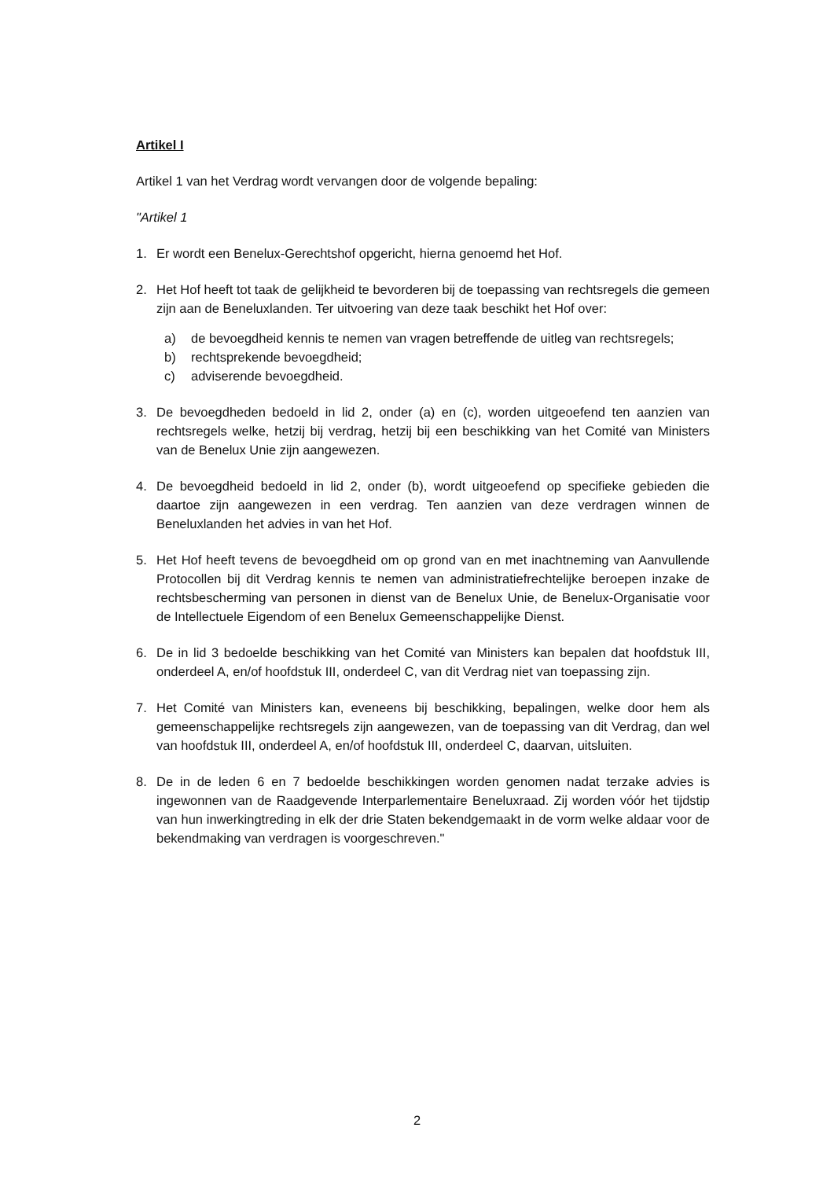Artikel I
Artikel 1 van het Verdrag wordt vervangen door de volgende bepaling:
"Artikel 1
1. Er wordt een Benelux-Gerechtshof opgericht, hierna genoemd het Hof.
2. Het Hof heeft tot taak de gelijkheid te bevorderen bij de toepassing van rechtsregels die gemeen zijn aan de Beneluxlanden. Ter uitvoering van deze taak beschikt het Hof over:
a) de bevoegdheid kennis te nemen van vragen betreffende de uitleg van rechtsregels;
b) rechtsprekende bevoegdheid;
c) adviserende bevoegdheid.
3. De bevoegdheden bedoeld in lid 2, onder (a) en (c), worden uitgeoefend ten aanzien van rechtsregels welke, hetzij bij verdrag, hetzij bij een beschikking van het Comité van Ministers van de Benelux Unie zijn aangewezen.
4. De bevoegdheid bedoeld in lid 2, onder (b), wordt uitgeoefend op specifieke gebieden die daartoe zijn aangewezen in een verdrag. Ten aanzien van deze verdragen winnen de Beneluxlanden het advies in van het Hof.
5. Het Hof heeft tevens de bevoegdheid om op grond van en met inachtneming van Aanvullende Protocollen bij dit Verdrag kennis te nemen van administratiefrechtelijke beroepen inzake de rechtsbescherming van personen in dienst van de Benelux Unie, de Benelux-Organisatie voor de Intellectuele Eigendom of een Benelux Gemeenschappelijke Dienst.
6. De in lid 3 bedoelde beschikking van het Comité van Ministers kan bepalen dat hoofdstuk III, onderdeel A, en/of hoofdstuk III, onderdeel C, van dit Verdrag niet van toepassing zijn.
7. Het Comité van Ministers kan, eveneens bij beschikking, bepalingen, welke door hem als gemeenschappelijke rechtsregels zijn aangewezen, van de toepassing van dit Verdrag, dan wel van hoofdstuk III, onderdeel A, en/of hoofdstuk III, onderdeel C, daarvan, uitsluiten.
8. De in de leden 6 en 7 bedoelde beschikkingen worden genomen nadat terzake advies is ingewonnen van de Raadgevende Interparlementaire Beneluxraad. Zij worden vóór het tijdstip van hun inwerkingtreding in elk der drie Staten bekendgemaakt in de vorm welke aldaar voor de bekendmaking van verdragen is voorgeschreven."
2